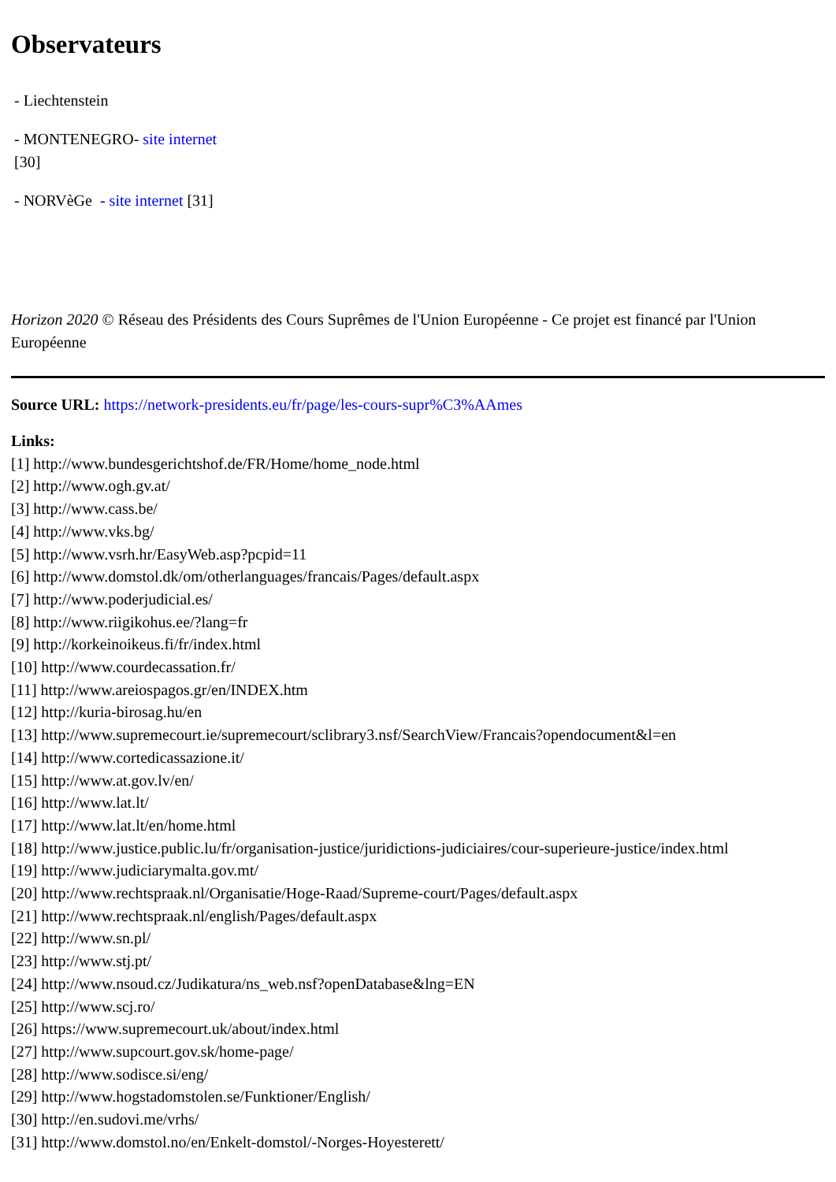Observateurs
- Liechtenstein
- MONTENEGRO- site internet
[30]
- NORVèGe - site internet [31]
Horizon 2020 © Réseau des Présidents des Cours Suprêmes de l'Union Européenne - Ce projet est financé par l'Union Européenne
Source URL: https://network-presidents.eu/fr/page/les-cours-supr%C3%AAmes
Links:
[1] http://www.bundesgerichtshof.de/FR/Home/home_node.html
[2] http://www.ogh.gv.at/
[3] http://www.cass.be/
[4] http://www.vks.bg/
[5] http://www.vsrh.hr/EasyWeb.asp?pcpid=11
[6] http://www.domstol.dk/om/otherlanguages/francais/Pages/default.aspx
[7] http://www.poderjudicial.es/
[8] http://www.riigikohus.ee/?lang=fr
[9] http://korkeinoikeus.fi/fr/index.html
[10] http://www.courdecassation.fr/
[11] http://www.areiospagos.gr/en/INDEX.htm
[12] http://kuria-birosag.hu/en
[13] http://www.supremecourt.ie/supremecourt/sclibrary3.nsf/SearchView/Francais?opendocument&l=en
[14] http://www.cortedicassazione.it/
[15] http://www.at.gov.lv/en/
[16] http://www.lat.lt/
[17] http://www.lat.lt/en/home.html
[18] http://www.justice.public.lu/fr/organisation-justice/juridictions-judiciaires/cour-superieure-justice/index.html
[19] http://www.judiciarymalta.gov.mt/
[20] http://www.rechtspraak.nl/Organisatie/Hoge-Raad/Supreme-court/Pages/default.aspx
[21] http://www.rechtspraak.nl/english/Pages/default.aspx
[22] http://www.sn.pl/
[23] http://www.stj.pt/
[24] http://www.nsoud.cz/Judikatura/ns_web.nsf?openDatabase&lng=EN
[25] http://www.scj.ro/
[26] https://www.supremecourt.uk/about/index.html
[27] http://www.supcourt.gov.sk/home-page/
[28] http://www.sodisce.si/eng/
[29] http://www.hogstadomstolen.se/Funktioner/English/
[30] http://en.sudovi.me/vrhs/
[31] http://www.domstol.no/en/Enkelt-domstol/-Norges-Hoyesterett/